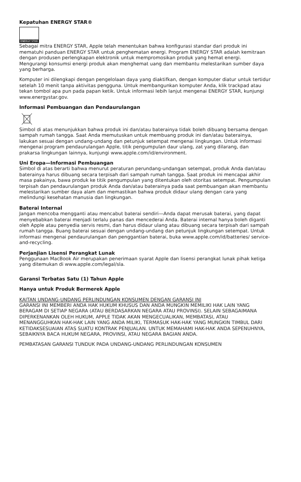Kepatuhan ENERGY STAR®
ENERGY STAR
Sebagai mitra ENERGY STAR, Apple telah menentukan bahwa konfigurasi standar dari produk ini mematuhi panduan ENERGY STAR untuk penghematan energi. Program ENERGY STAR adalah kemitraan dengan produsen perlengkapan elektronik untuk mempromosikan produk yang hemat energi. Mengurangi konsumsi energi produk akan menghemat uang dan membantu melestarikan sumber daya yang berharga.
Komputer ini dilengkapi dengan pengelolaan daya yang diaktifkan, dengan komputer diatur untuk tertidur setelah 10 menit tanpa aktivitas pengguna. Untuk membangunkan komputer Anda, klik trackpad atau tekan tombol apa pun pada papan ketik. Untuk informasi lebih lanjut mengenai ENERGY STAR, kunjungi www.energystar.gov.
Informasi Pembuangan dan Pendaurulangan
Simbol di atas menunjukkan bahwa produk ini dan/atau baterainya tidak boleh dibuang bersama dengan sampah rumah tangga. Saat Anda memutuskan untuk membuang produk ini dan/atau baterainya, lakukan sesuai dengan undang-undang dan petunjuk setempat mengenai lingkungan. Untuk informasi mengenai program pendaurulangan Apple, titik pengumpulan daur ulang, zat yang dilarang, dan prakarsa lingkungan lainnya, kunjungi www.apple.com/id/environment.
Uni Eropa—Informasi Pembuangan
Simbol di atas berarti bahwa menurut peraturan perundang-undangan setempat, produk Anda dan/atau baterainya harus dibuang secara terpisah dari sampah rumah tangga. Saat produk ini mencapai akhir masa pakainya, bawa produk ke titik pengumpulan yang ditentukan oleh otoritas setempat. Pengumpulan terpisah dan pendaurulangan produk Anda dan/atau baterainya pada saat pembuangan akan membantu melestarikan sumber daya alam dan memastikan bahwa produk didaur ulang dengan cara yang melindungi kesehatan manusia dan lingkungan.
Baterai Internal
Jangan mencoba mengganti atau mencabut baterai sendiri—Anda dapat merusak baterai, yang dapat menyebabkan baterai menjadi terlalu panas dan mencederai Anda. Baterai internal hanya boleh diganti oleh Apple atau penyedia servis resmi, dan harus didaur ulang atau dibuang secara terpisah dari sampah rumah tangga. Buang baterai sesuai dengan undang-undang dan petunjuk lingkungan setempat. Untuk informasi mengenai pendaurulangan dan penggantian baterai, buka www.apple.com/id/batteries/ service-and-recycling.
Perjanjian Lisensi Perangkat Lunak
Penggunaan MacBook Air merupakan penerimaan syarat Apple dan lisensi perangkat lunak pihak ketiga yang ditemukan di www.apple.com/legal/sla.
Garansi Terbatas Satu (1) Tahun Apple
Hanya untuk Produk Bermerek Apple
KAITAN UNDANG-UNDANG PERLINDUNGAN KONSUMEN DENGAN GARANSI INI
GARANSI INI MEMBERI ANDA HAK HUKUM KHUSUS DAN ANDA MUNGKIN MEMILIKI HAK LAIN YANG BERAGAM DI SETIAP NEGARA (ATAU BERDASARKAN NEGARA ATAU PROVINSI). SELAIN SEBAGAIMANA DIPERKENANKAN OLEH HUKUM, APPLE TIDAK AKAN MENGECUALIKAN, MEMBATASI, ATAU MENANGGUHKAN HAK-HAK LAIN YANG ANDA MILIKI, TERMASUK HAK-HAK YANG MUNGKIN TIMBUL DARI KETIDAKSESUAIAN ATAS SUATU KONTRAK PENJUALAN. UNTUK MEMAHAMI HAK-HAK ANDA SEPENUHNYA, SEBAIKNYA BACA HUKUM NEGARA, PROVINSI, ATAU NEGARA BAGIAN ANDA.
PEMBATASAN GARANSI TUNDUK PADA UNDANG-UNDANG PERLINDUNGAN KONSUMEN